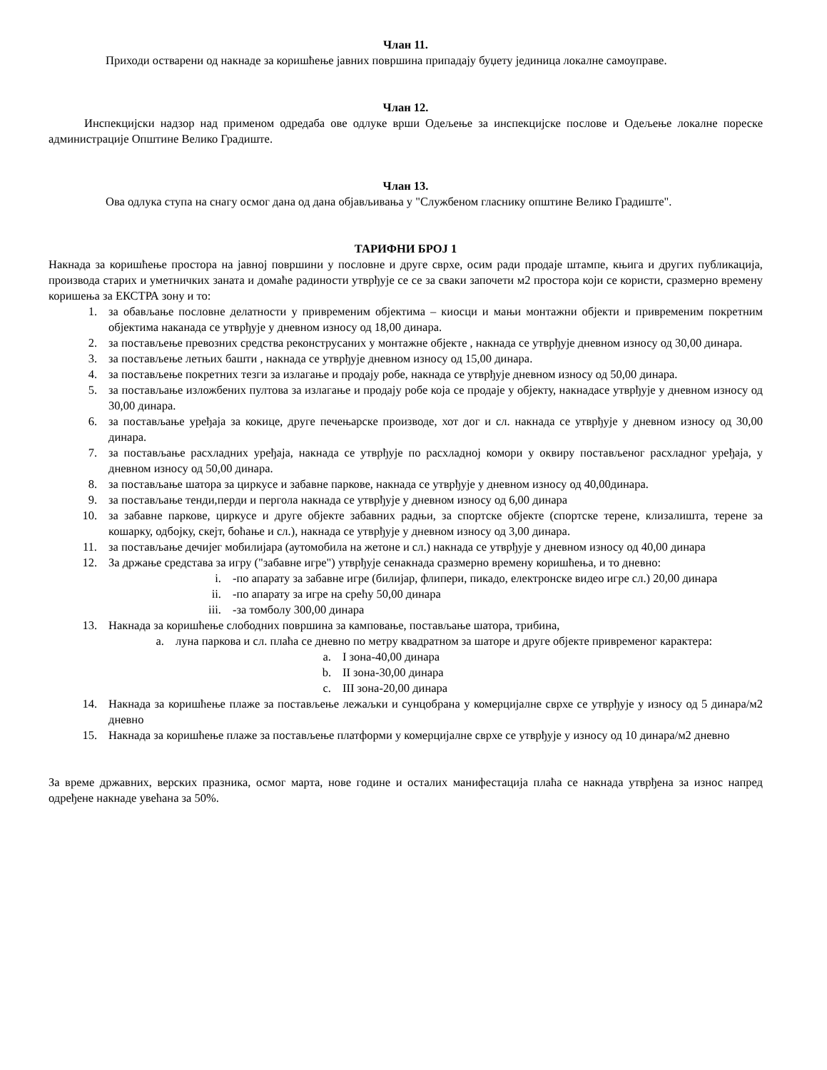Члан 11.
Приходи остварени од накнаде за коришћење јавних површина припадају буџету јединица локалне самоуправе.
Члан 12.
Инспекцијски надзор над применом одредаба ове одлуке врши Одељење за инспекцијске послове и Одељење локалне пореске администрације Општине Велико Градиште.
Члан 13.
Ова одлука ступа на снагу осмог дана од дана објављивања у "Службеном гласнику општине Велико Градиште".
ТАРИФНИ БРОЈ 1
Накнада за коришћење простора на јавној површини у пословне и друге сврхе, осим ради продаје штампе, књига и других публикација, производа старих и уметничких заната и домаће радиности утврђује се се за сваки започети м2 простора који се користи, сразмерно времену коришења за ЕКСТРА зону и то:
1. за обављање пословне делатности у привременим објектима – киосци и мањи монтажни објекти и привременим покретним објектима наканада се утврђује у дневном износу од 18,00 динара.
2. за постављење превозних средства реконструсаних у монтажне објекте , накнада се утврђује дневном износу од 30,00 динара.
3. за постављење летњих башти , накнада се утврђује дневном износу од 15,00 динара.
4. за постављење покретних тезги за излагање и продају робе, накнада се утврђује дневном износу од 50,00 динара.
5. за постављање изложбених пултова за излагање и продају робе која се продаје у објекту, накнадасе утврђује у дневном износу од 30,00 динара.
6. за постављање уређаја за кокице, друге печењарске производе, хот дог и сл. накнада се утврђује у дневном износу од 30,00 динара.
7. за постављање расхладних уређаја, накнада се утврђује по расхладној комори у оквиру постављеног расхладног уређаја, у дневном износу од 50,00 динара.
8. за постављање шатора за циркусе и забавне паркове, накнада се утврђује у дневном износу од 40,00динара.
9. за постављање тенди,перди и пергола накнада се утврђује у дневном износу од 6,00 динара
10. за забавне паркове, циркусе и друге објекте забавних радњи, за спортске објекте (спортске терене, клизалишта, терене за кошарку, одбојку, скејт, боћање и сл.), накнада се утврђује у дневном износу од 3,00 динара.
11. за постављање дечијег мобилијара (аутомобила на жетоне и сл.) накнада се утврђује у дневном износу од 40,00 динара
12. За држање средстава за игру ("забавне игре") утврђује сенакнада сразмерно времену коришћења, и то дневно:
i. -по апарату за забавне игре (билијар, флипери, пикадо, електронске видео игре сл.) 20,00 динара
ii. -по апарату за игре на срећу 50,00 динара
iii. -за томболу 300,00 динара
13. Накнада за коришћење слободних површина за камповање, постављање шатора, трибина,
a. луна паркова и сл. плаћа се дневно по метру квадратном за шаторе и друге објекте привременог карактера:
a. I зона-40,00 динара
b. II зона-30,00 динара
c. III зона-20,00 динара
14. Накнада за коришћење плаже за постављење лежаљки и сунцобрана у комерцијалне сврхе се утврђује у износу од 5 динара/м2 дневно
15. Накнада за коришћење плаже за постављење платформи у комерцијалне сврхе се утврђује у износу од 10 динара/м2 дневно
За време државних, верских празника, осмог марта, нове године и осталих манифестација плаћа се накнада утврђена за износ напред одређене накнаде увећана за 50%.